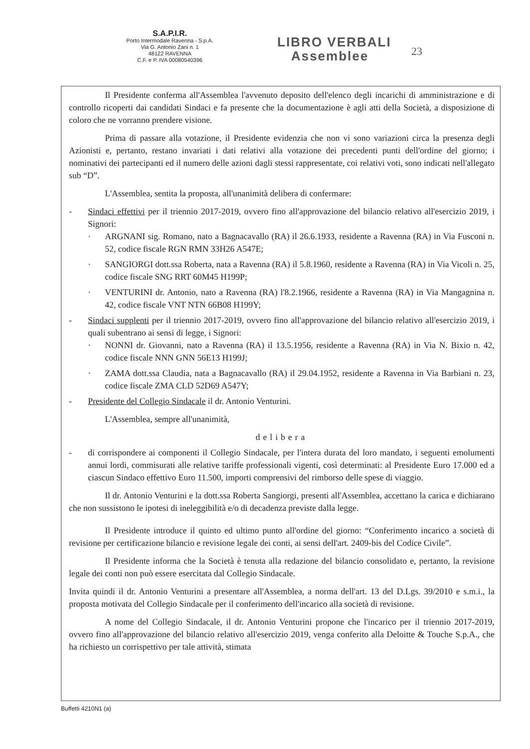S.A.P.I.R.
Porto Intermodale Ravenna - S.p.A.
Via G. Antonio Zani n. 1
48122 RAVENNA
C.F. e P. IVA 00080540396
LIBRO VERBALI
Assemblee
23
Il Presidente conferma all'Assemblea l'avvenuto deposito dell'elenco degli incarichi di amministrazione e di controllo ricoperti dai candidati Sindaci e fa presente che la documentazione è agli atti della Società, a disposizione di coloro che ne vorranno prendere visione.
Prima di passare alla votazione, il Presidente evidenzia che non vi sono variazioni circa la presenza degli Azionisti e, pertanto, restano invariati i dati relativi alla votazione dei precedenti punti dell'ordine del giorno; i nominativi dei partecipanti ed il numero delle azioni dagli stessi rappresentate, coi relativi voti, sono indicati nell'allegato sub “D”.
L'Assemblea, sentita la proposta, all'unanimità delibera di confermare:
- Sindaci effettivi per il triennio 2017-2019, ovvero fino all'approvazione del bilancio relativo all'esercizio 2019, i Signori:
· ARGNANI sig. Romano, nato a Bagnacavallo (RA) il 26.6.1933, residente a Ravenna (RA) in Via Fusconi n. 52, codice fiscale RGN RMN 33H26 A547E;
· SANGIORGI dott.ssa Roberta, nata a Ravenna (RA) il 5.8.1960, residente a Ravenna (RA) in Via Vicoli n. 25, codice fiscale SNG RRT 60M45 H199P;
· VENTURINI dr. Antonio, nato a Ravenna (RA) l'8.2.1966, residente a Ravenna (RA) in Via Mangagnina n. 42, codice fiscale VNT NTN 66B08 H199Y;
- Sindaci supplenti per il triennio 2017-2019, ovvero fino all'approvazione del bilancio relativo all'esercizio 2019, i quali subentrano ai sensi di legge, i Signori:
· NONNI dr. Giovanni, nato a Ravenna (RA) il 13.5.1956, residente a Ravenna (RA) in Via N. Bixio n. 42, codice fiscale NNN GNN 56E13 H199J;
· ZAMA dott.ssa Claudia, nata a Bagnacavallo (RA) il 29.04.1952, residente a Ravenna in Via Barbiani n. 23, codice fiscale ZMA CLD 52D69 A547Y;
- Presidente del Collegio Sindacale il dr. Antonio Venturini.
L'Assemblea, sempre all'unanimità,
delibera
- di corrispondere ai componenti il Collegio Sindacale, per l'intera durata del loro mandato, i seguenti emolumenti annui lordi, commisurati alle relative tariffe professionali vigenti, così determinati: al Presidente Euro 17.000 ed a ciascun Sindaco effettivo Euro 11.500, importi comprensivi del rimborso delle spese di viaggio.
Il dr. Antonio Venturini e la dott.ssa Roberta Sangiorgi, presenti all'Assemblea, accettano la carica e dichiarano che non sussistono le ipotesi di ineleggibilità e/o di decadenza previste dalla legge.
Il Presidente introduce il quinto ed ultimo punto all'ordine del giorno: “Conferimento incarico a società di revisione per certificazione bilancio e revisione legale dei conti, ai sensi dell'art. 2409-bis del Codice Civile”.
Il Presidente informa che la Società è tenuta alla redazione del bilancio consolidato e, pertanto, la revisione legale dei conti non può essere esercitata dal Collegio Sindacale.
Invita quindi il dr. Antonio Venturini a presentare all'Assemblea, a norma dell'art. 13 del D.Lgs. 39/2010 e s.m.i., la proposta motivata del Collegio Sindacale per il conferimento dell'incarico alla società di revisione.
A nome del Collegio Sindacale, il dr. Antonio Venturini propone che l'incarico per il triennio 2017-2019, ovvero fino all'approvazione del bilancio relativo all'esercizio 2019, venga conferito alla Deloitte & Touche S.p.A., che ha richiesto un corrispettivo per tale attività, stimata
Buffetti 4210N1 (a)